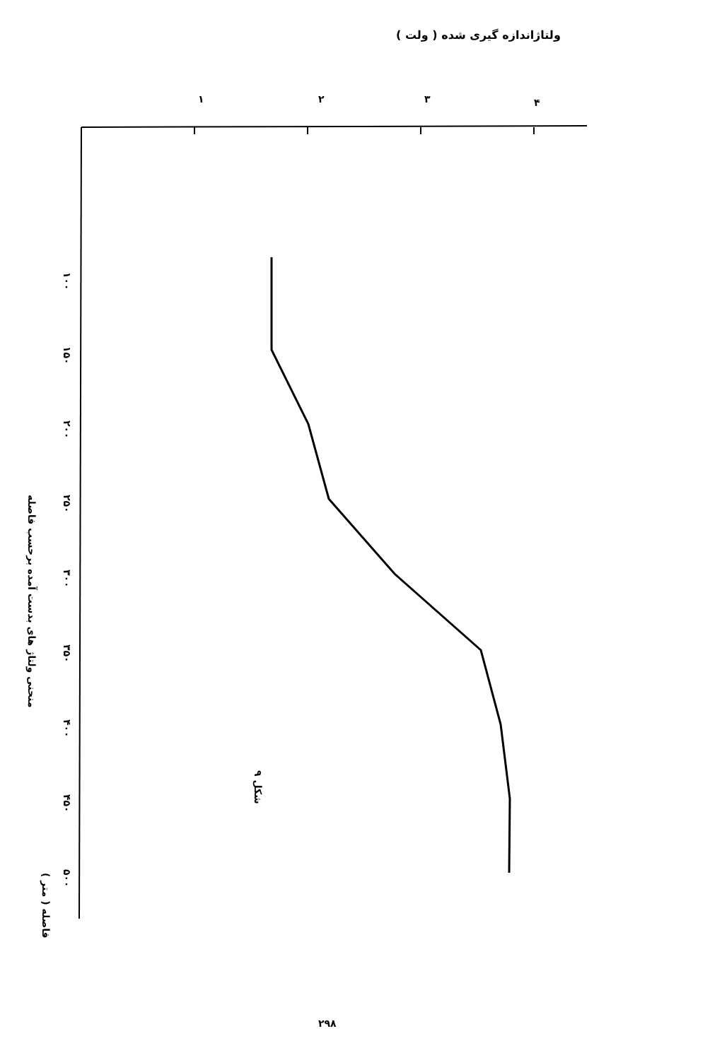ولتاژاندازه گیری شده ( ولت )
۱
۲
۳
۴
۱۰۰
۱۵۰
۲۰۰
۲۵۰
۳۰۰
۳۵۰
۴۰۰
۴۵۰
۵۰۰
منحنی ولتاژ های بدست آمده برحسب فاصله
فاصله ( متر )
شکل ۹
۲۹۸